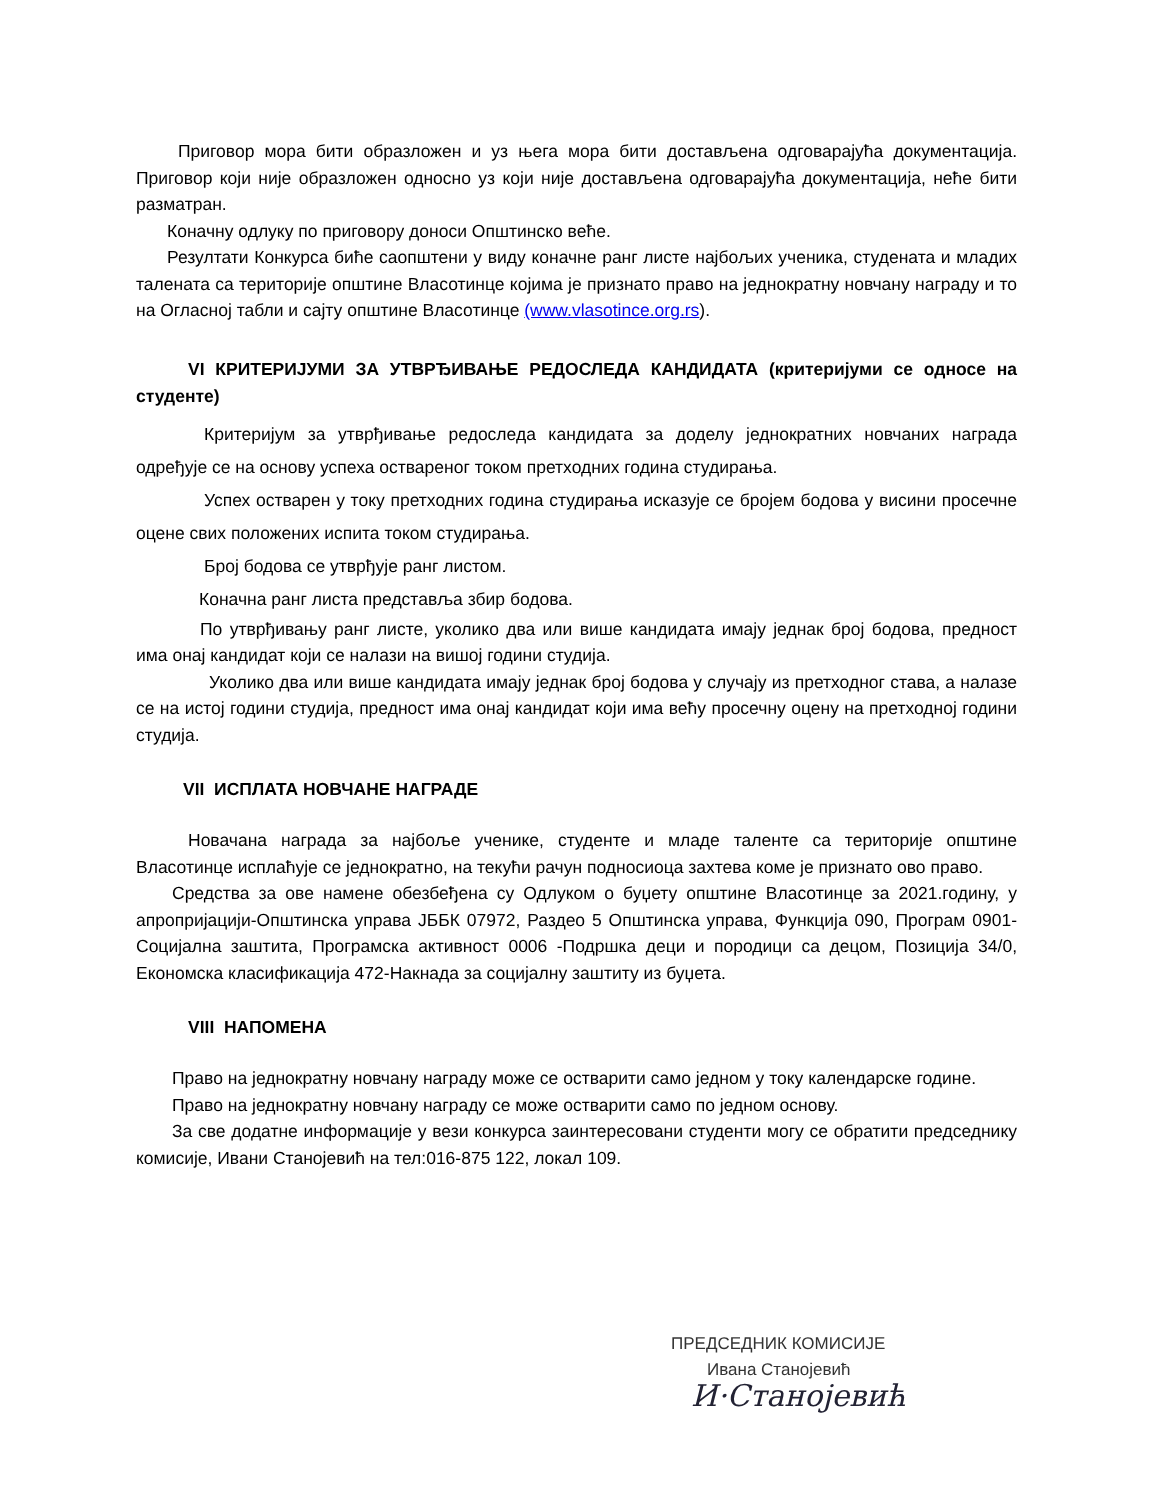Приговор мора бити образложен и уз њега мора бити достављена одговарајућа документација. Приговор који није образложен односно уз који није достављена одговарајућа документација, неће бити разматран.
Коначну одлуку по приговору доноси Општинско веће.
Резултати Конкурса биће саопштени у виду коначне ранг листе најбољих ученика, студената и младих талената са територије општине Власотинце којима је признато право на једнократну новчану награду и то на Огласној табли и сајту општине Власотинце (www.vlasotince.org.rs).
VI КРИТЕРИЈУМИ ЗА УТВРЂИВАЊЕ РЕДОСЛЕДА КАНДИДАТА (критеријуми се односе на студенте)
Критеријум за утврђивање редоследа кандидата за доделу једнократних новчаних награда одређује се на основу успеха оствареног током претходних година студирања.
Успех остварен у току претходних година студирања исказује се бројем бодова у висини просечне оцене свих положених испита током студирања.
Број бодова се утврђује ранг листом.
Коначна ранг листа представља збир бодова.
По утврђивању ранг листе, уколико два или више кандидата имају једнак број бодова, предност има онај кандидат који се налази на вишој години студија.
Уколико два или више кандидата имају једнак број бодова у случају из претходног става, а налазе се на истој години студија, предност има онај кандидат који има већу просечну оцену на претходној години студија.
VII ИСПЛАТА НОВЧАНЕ НАГРАДЕ
Новачана награда за најбоље ученике, студенте и младе таленте са територије општине Власотинце исплаћује се једнократно, на текући рачун подносиоца захтева коме је признато ово право.
Средства за ове намене обезбеђена су Одлуком о буџету општине Власотинце за 2021.годину, у апропријацији-Општинска управа ЈББК 07972, Раздео 5 Општинска управа, Функција 090, Програм 0901-Социјална заштита, Програмска активност 0006 -Подршка деци и породици са децом, Позиција 34/0, Економска класификација 472-Накнада за социјалну заштиту из буџета.
VIII НАПОМЕНА
Право на једнократну новчану награду може се остварити само једном у току календарске године.
Право на једнократну новчану награду се може остварити само по једном основу.
За све додатне информације у вези конкурса заинтересовани студенти могу се обратити председнику комисије, Ивани Станојевић на тел:016-875 122, локал 109.
ПРЕДСЕДНИК КОМИСИЈЕ
Ивана Станојевић
И·Станојевић